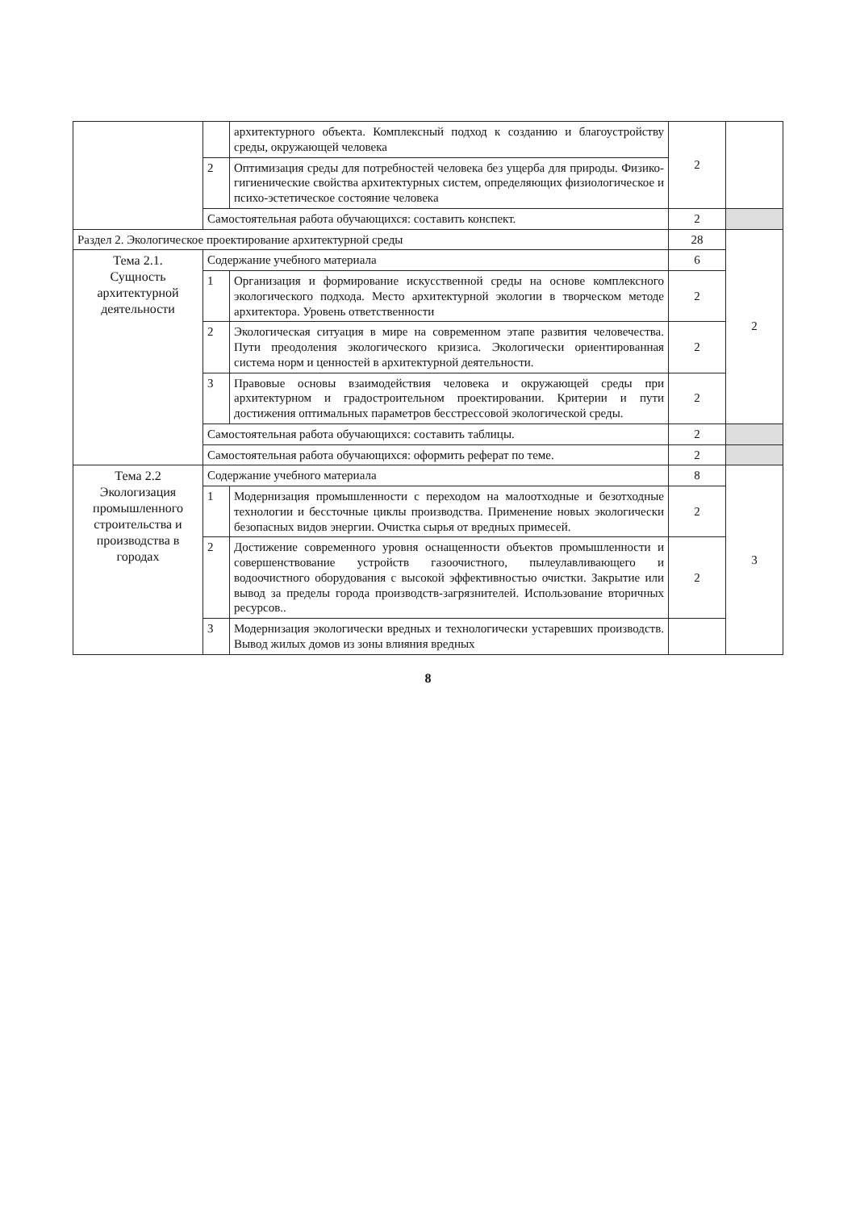| | | архитектурного объекта. Комплексный подход к созданию и благоустройству среды, окружающей человека | 2 | |
| | 2 | Оптимизация среды для потребностей человека без ущерба для природы. Физико-гигиенические свойства архитектурных систем, определяющих физиологическое и психо-эстетическое состояние человека | | |
| | Самостоятельная работа обучающихся: составить конспект. | | 2 | |
| Раздел 2. Экологическое проектирование архитектурной среды | | | 28 | 2 |
| Тема 2.1. Сущность архитектурной деятельности | Содержание учебного материала | | 6 | |
| | 1 | Организация и формирование искусственной среды на основе комплексного экологического подхода. Место архитектурной экологии в творческом методе архитектора. Уровень ответственности | 2 | |
| | 2 | Экологическая ситуация в мире на современном этапе развития человечества. Пути преодоления экологического кризиса. Экологически ориентированная система норм и ценностей в архитектурной деятельности. | 2 | |
| | 3 | Правовые основы взаимодействия человека и окружающей среды при архитектурном и градостроительном проектировании. Критерии и пути достижения оптимальных параметров бесстрессовой экологической среды. | 2 | |
| | Самостоятельная работа обучающихся: составить таблицы. | | 2 | |
| | Самостоятельная работа обучающихся: оформить реферат по теме. | | 2 | |
| Тема 2.2 Экологизация промышленного строительства и производства в городах | Содержание учебного материала | | 8 | 3 |
| | 1 | Модернизация промышленности с переходом на малоотходные и безотходные технологии и бессточные циклы производства. Применение новых экологически безопасных видов энергии. Очистка сырья от вредных примесей. | 2 | |
| | 2 | Достижение современного уровня оснащенности объектов промышленности и совершенствование устройств газоочистного, пылеулавливающего и водоочистного оборудования с высокой эффективностью очистки. Закрытие или вывод за пределы города производств-загрязнителей. Использование вторичных ресурсов.. | 2 | |
| | 3 | Модернизация экологически вредных и технологически устаревших производств. Вывод жилых домов из зоны влияния вредных | | |
8